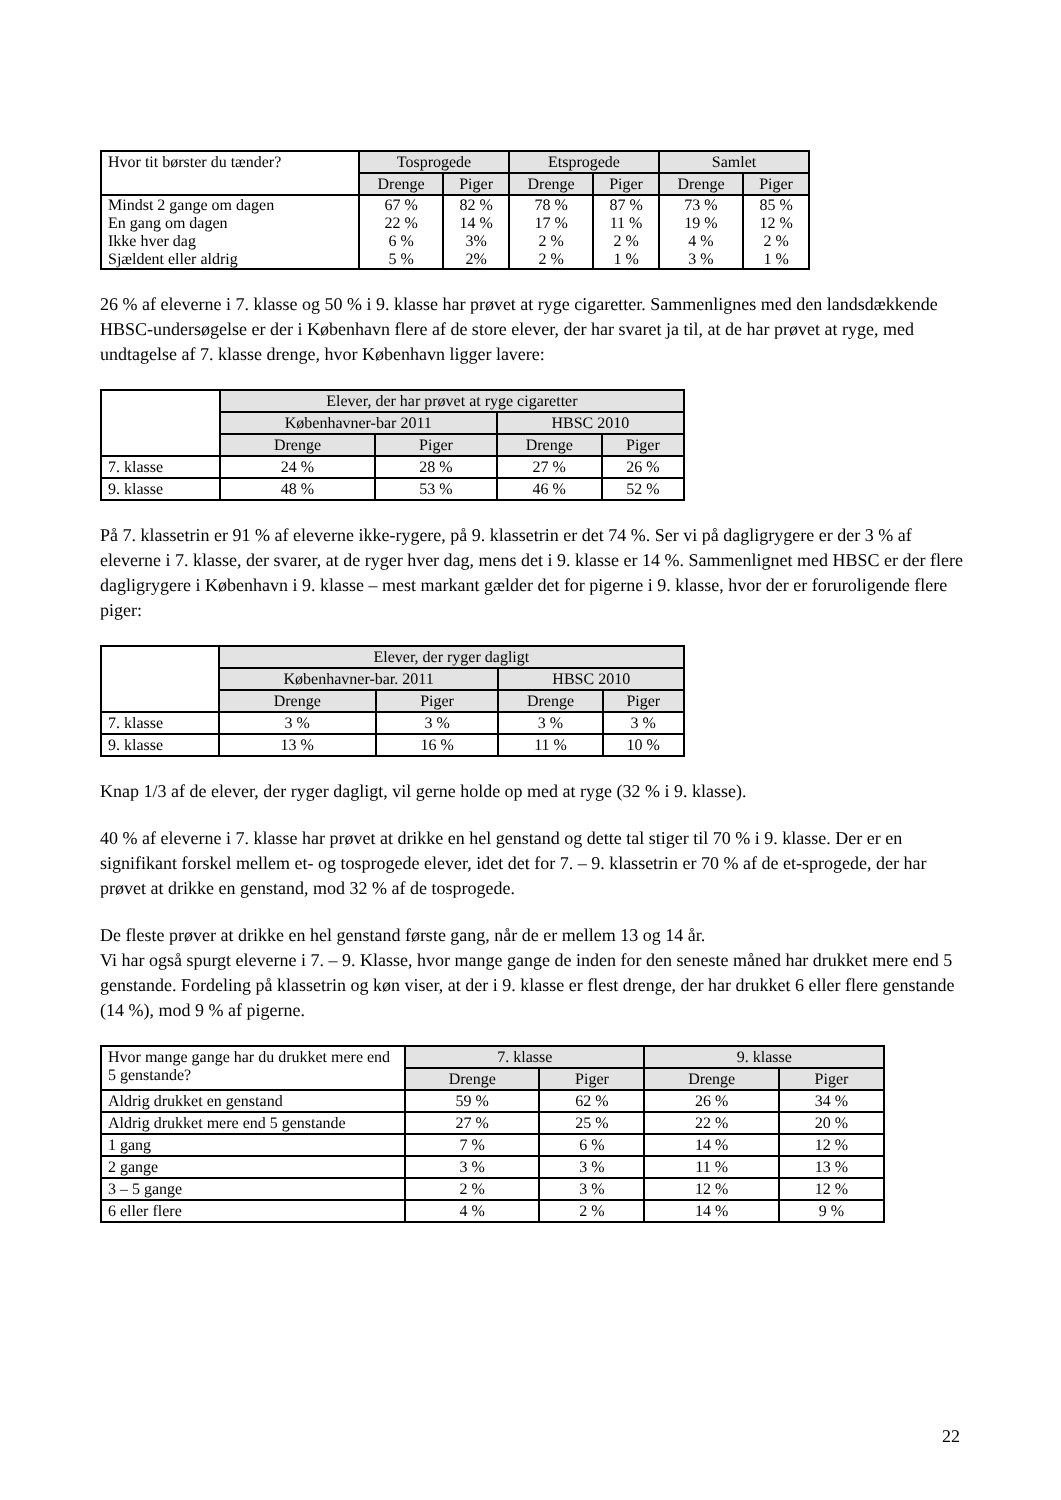| Hvor tit børster du tænder? | Tosprogede | | Etsprogede | | Samlet | |
| --- | --- | --- | --- | --- | --- | --- |
| | Drenge | Piger | Drenge | Piger | Drenge | Piger |
| Mindst 2 gange om dagen | 67 % | 82 % | 78 % | 87 % | 73 % | 85 % |
| En gang om dagen | 22 % | 14 % | 17 % | 11 % | 19 % | 12 % |
| Ikke hver dag | 6 % | 3% | 2 % | 2 % | 4 % | 2 % |
| Sjældent eller aldrig | 5 % | 2% | 2 % | 1 % | 3 % | 1 % |
26 % af eleverne i 7. klasse og 50 % i 9. klasse har prøvet at ryge cigaretter. Sammenlignes med den landsdækkende HBSC-undersøgelse er der i København flere af de store elever, der har svaret ja til, at de har prøvet at ryge, med undtagelse af 7. klasse drenge, hvor København ligger lavere:
| | Elever, der har prøvet at ryge cigaretter | | | |
| | Københavner-bar 2011 | | HBSC 2010 | |
| | Drenge | Piger | Drenge | Piger |
| 7. klasse | 24 % | 28 % | 27 % | 26 % |
| 9. klasse | 48 % | 53 % | 46 % | 52 % |
På 7. klassetrin er 91 % af eleverne ikke-rygere, på 9. klassetrin er det 74 %. Ser vi på dagligrygere er der 3 % af eleverne i 7. klasse, der svarer, at de ryger hver dag, mens det i 9. klasse er 14 %. Sammenlignet med HBSC er der flere dagligrygere i København i 9. klasse – mest markant gælder det for pigerne i 9. klasse, hvor der er foruroligende flere piger:
| | Elever, der ryger dagligt | | | |
| | Københavner-bar. 2011 | | HBSC 2010 | |
| | Drenge | Piger | Drenge | Piger |
| 7. klasse | 3 % | 3 % | 3 % | 3 % |
| 9. klasse | 13 % | 16 % | 11 % | 10 % |
Knap 1/3 af de elever, der ryger dagligt, vil gerne holde op med at ryge (32 % i 9. klasse).
40 % af eleverne i 7. klasse har prøvet at drikke en hel genstand og dette tal stiger til 70 % i 9. klasse. Der er en signifikant forskel mellem et- og tosprogede elever, idet det for 7. – 9. klassetrin er 70 % af de et-sprogede, der har prøvet at drikke en genstand, mod 32 % af de tosprogede.
De fleste prøver at drikke en hel genstand første gang, når de er mellem 13 og 14 år.
Vi har også spurgt eleverne i 7. – 9. Klasse, hvor mange gange de inden for den seneste måned har drukket mere end 5 genstande. Fordeling på klassetrin og køn viser, at der i 9. klasse er flest drenge, der har drukket 6 eller flere genstande (14 %), mod 9 % af pigerne.
| Hvor mange gange har du drukket mere end 5 genstande? | 7. klasse | | 9. klasse | |
| | Drenge | Piger | Drenge | Piger |
| Aldrig drukket en genstand | 59 % | 62 % | 26 % | 34 % |
| Aldrig drukket mere end 5 genstande | 27 % | 25 % | 22 % | 20 % |
| 1 gang | 7 % | 6 % | 14 % | 12 % |
| 2 gange | 3 % | 3 % | 11 % | 13 % |
| 3 – 5 gange | 2 % | 3 % | 12 % | 12 % |
| 6 eller flere | 4 % | 2 % | 14 % | 9 % |
22